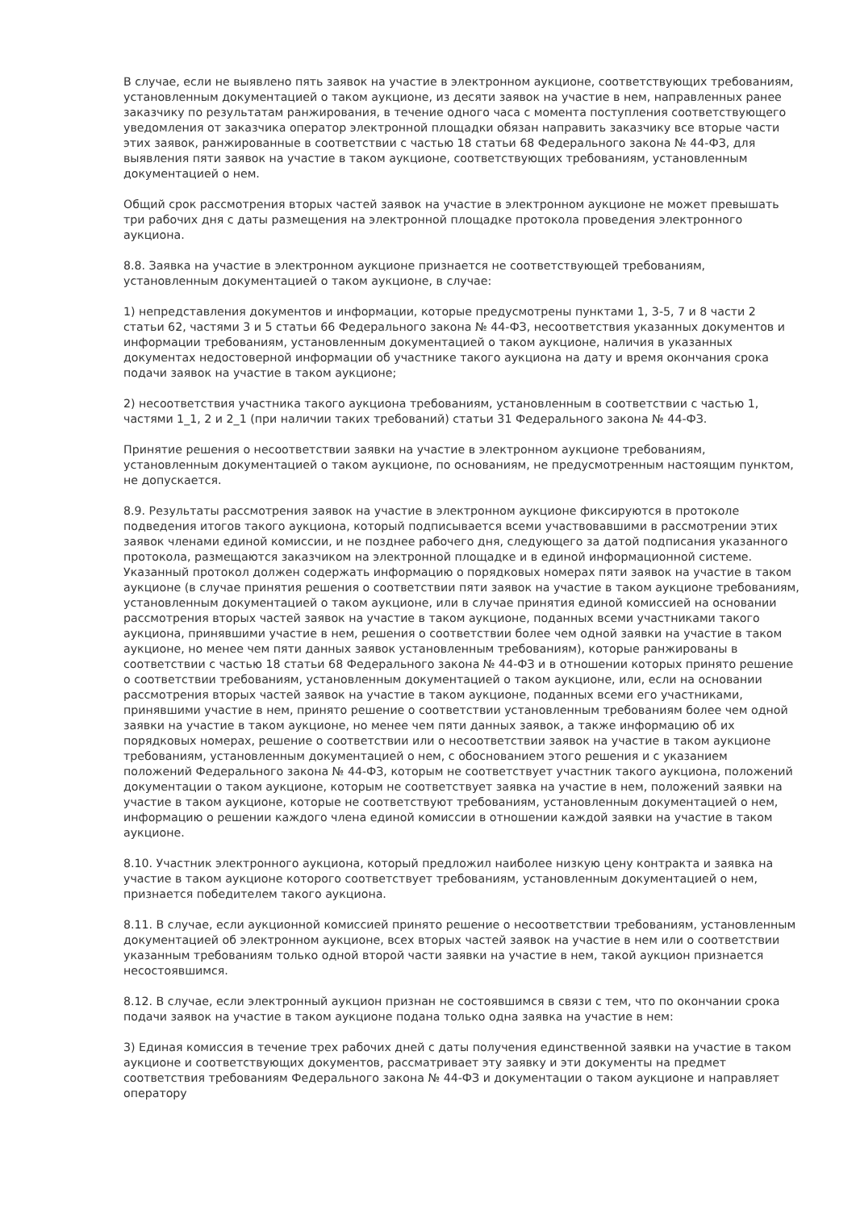В случае, если не выявлено пять заявок на участие в электронном аукционе, соответствующих требованиям, установленным документацией о таком аукционе, из десяти заявок на участие в нем, направленных ранее заказчику по результатам ранжирования, в течение одного часа с момента поступления соответствующего уведомления от заказчика оператор электронной площадки обязан направить заказчику все вторые части этих заявок, ранжированные в соответствии с частью 18 статьи 68 Федерального закона № 44-ФЗ, для выявления пяти заявок на участие в таком аукционе, соответствующих требованиям, установленным документацией о нем.
Общий срок рассмотрения вторых частей заявок на участие в электронном аукционе не может превышать три рабочих дня с даты размещения на электронной площадке протокола проведения электронного аукциона.
8.8. Заявка на участие в электронном аукционе признается не соответствующей требованиям, установленным документацией о таком аукционе, в случае:
1) непредставления документов и информации, которые предусмотрены пунктами 1, 3-5, 7 и 8 части 2 статьи 62, частями 3 и 5 статьи 66 Федерального закона № 44-ФЗ, несоответствия указанных документов и информации требованиям, установленным документацией о таком аукционе, наличия в указанных документах недостоверной информации об участнике такого аукциона на дату и время окончания срока подачи заявок на участие в таком аукционе;
2) несоответствия участника такого аукциона требованиям, установленным в соответствии с частью 1, частями 1_1, 2 и 2_1 (при наличии таких требований) статьи 31 Федерального закона № 44-ФЗ.
Принятие решения о несоответствии заявки на участие в электронном аукционе требованиям, установленным документацией о таком аукционе, по основаниям, не предусмотренным настоящим пунктом, не допускается.
8.9. Результаты рассмотрения заявок на участие в электронном аукционе фиксируются в протоколе подведения итогов такого аукциона, который подписывается всеми участвовавшими в рассмотрении этих заявок членами единой комиссии, и не позднее рабочего дня, следующего за датой подписания указанного протокола, размещаются заказчиком на электронной площадке и в единой информационной системе. Указанный протокол должен содержать информацию о порядковых номерах пяти заявок на участие в таком аукционе (в случае принятия решения о соответствии пяти заявок на участие в таком аукционе требованиям, установленным документацией о таком аукционе, или в случае принятия единой комиссией на основании рассмотрения вторых частей заявок на участие в таком аукционе, поданных всеми участниками такого аукциона, принявшими участие в нем, решения о соответствии более чем одной заявки на участие в таком аукционе, но менее чем пяти данных заявок установленным требованиям), которые ранжированы в соответствии с частью 18 статьи 68 Федерального закона № 44-ФЗ и в отношении которых принято решение о соответствии требованиям, установленным документацией о таком аукционе, или, если на основании рассмотрения вторых частей заявок на участие в таком аукционе, поданных всеми его участниками, принявшими участие в нем, принято решение о соответствии установленным требованиям более чем одной заявки на участие в таком аукционе, но менее чем пяти данных заявок, а также информацию об их порядковых номерах, решение о соответствии или о несоответствии заявок на участие в таком аукционе требованиям, установленным документацией о нем, с обоснованием этого решения и с указанием положений Федерального закона № 44-ФЗ, которым не соответствует участник такого аукциона, положений документации о таком аукционе, которым не соответствует заявка на участие в нем, положений заявки на участие в таком аукционе, которые не соответствуют требованиям, установленным документацией о нем, информацию о решении каждого члена единой комиссии в отношении каждой заявки на участие в таком аукционе.
8.10. Участник электронного аукциона, который предложил наиболее низкую цену контракта и заявка на участие в таком аукционе которого соответствует требованиям, установленным документацией о нем, признается победителем такого аукциона.
8.11. В случае, если аукционной комиссией принято решение о несоответствии требованиям, установленным документацией об электронном аукционе, всех вторых частей заявок на участие в нем или о соответствии указанным требованиям только одной второй части заявки на участие в нем, такой аукцион признается несостоявшимся.
8.12. В случае, если электронный аукцион признан не состоявшимся в связи с тем, что по окончании срока подачи заявок на участие в таком аукционе подана только одна заявка на участие в нем:
3) Единая комиссия в течение трех рабочих дней с даты получения единственной заявки на участие в таком аукционе и соответствующих документов, рассматривает эту заявку и эти документы на предмет соответствия требованиям Федерального закона № 44-ФЗ и документации о таком аукционе и направляет оператору